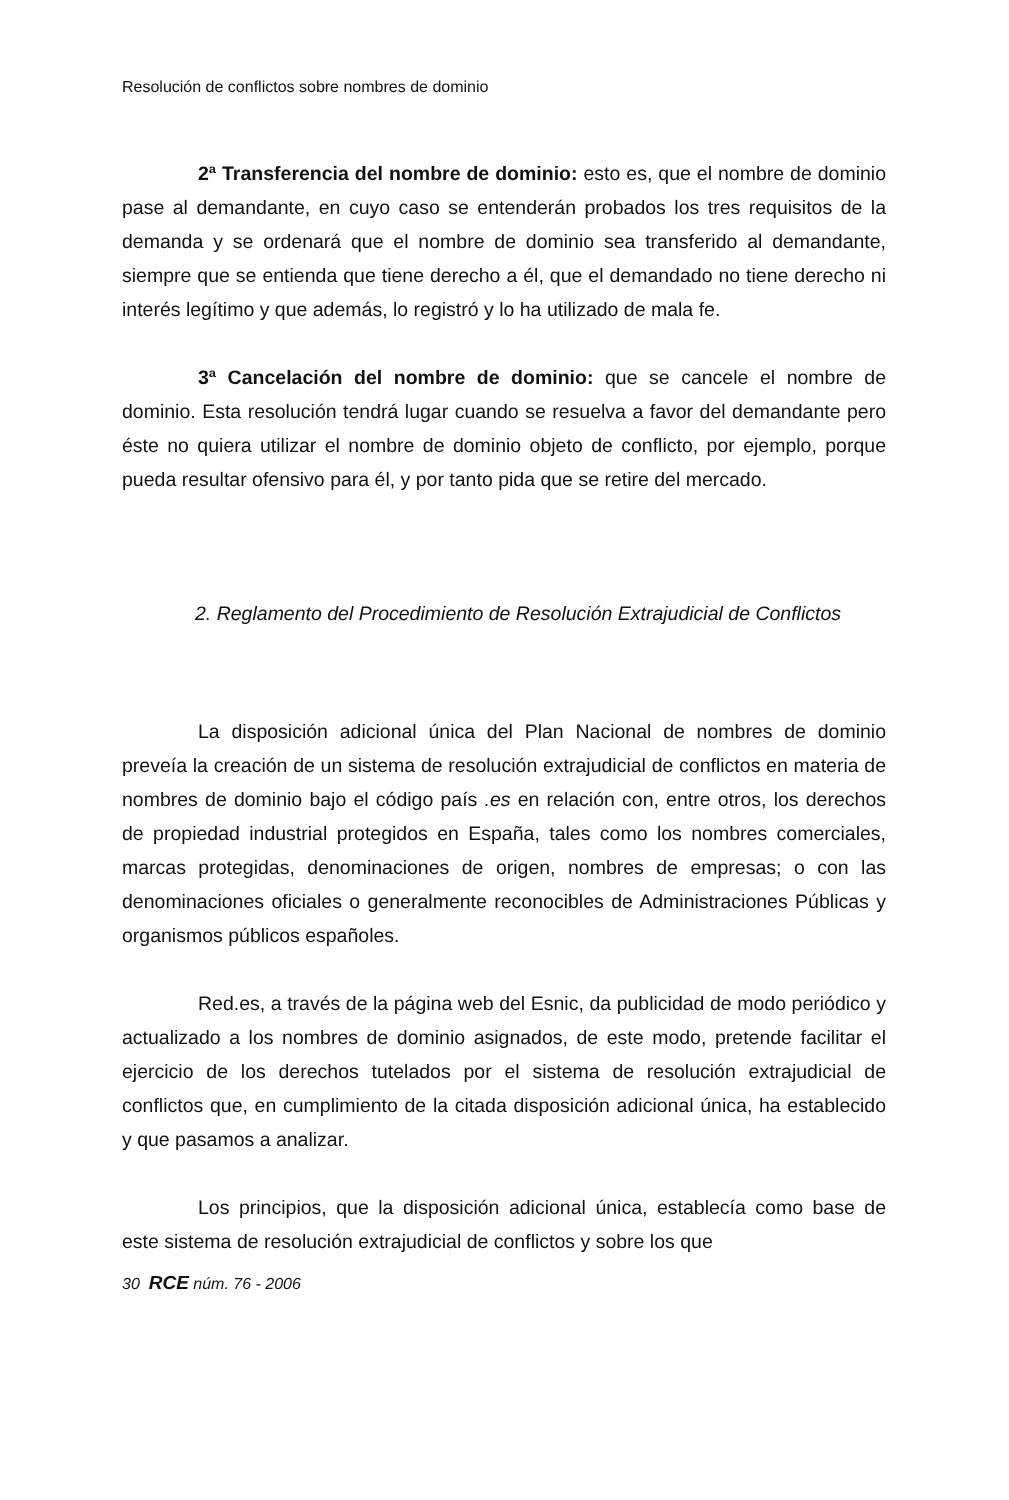Resolución de conflictos sobre nombres de dominio
2ª Transferencia del nombre de dominio: esto es, que el nombre de dominio pase al demandante, en cuyo caso se entenderán probados los tres requisitos de la demanda y se ordenará que el nombre de dominio sea transferido al demandante, siempre que se entienda que tiene derecho a él, que el demandado no tiene derecho ni interés legítimo y que además, lo registró y lo ha utilizado de mala fe.
3ª Cancelación del nombre de dominio: que se cancele el nombre de dominio. Esta resolución tendrá lugar cuando se resuelva a favor del demandante pero éste no quiera utilizar el nombre de dominio objeto de conflicto, por ejemplo, porque pueda resultar ofensivo para él, y por tanto pida que se retire del mercado.
2. Reglamento del Procedimiento de Resolución Extrajudicial de Conflictos
La disposición adicional única del Plan Nacional de nombres de dominio preveía la creación de un sistema de resolución extrajudicial de conflictos en materia de nombres de dominio bajo el código país .es en relación con, entre otros, los derechos de propiedad industrial protegidos en España, tales como los nombres comerciales, marcas protegidas, denominaciones de origen, nombres de empresas; o con las denominaciones oficiales o generalmente reconocibles de Administraciones Públicas y organismos públicos españoles.
Red.es, a través de la página web del Esnic, da publicidad de modo periódico y actualizado a los nombres de dominio asignados, de este modo, pretende facilitar el ejercicio de los derechos tutelados por el sistema de resolución extrajudicial de conflictos que, en cumplimiento de la citada disposición adicional única, ha establecido y que pasamos a analizar.
Los principios, que la disposición adicional única, establecía como base de este sistema de resolución extrajudicial de conflictos y sobre los que
30 RCE núm. 76 - 2006